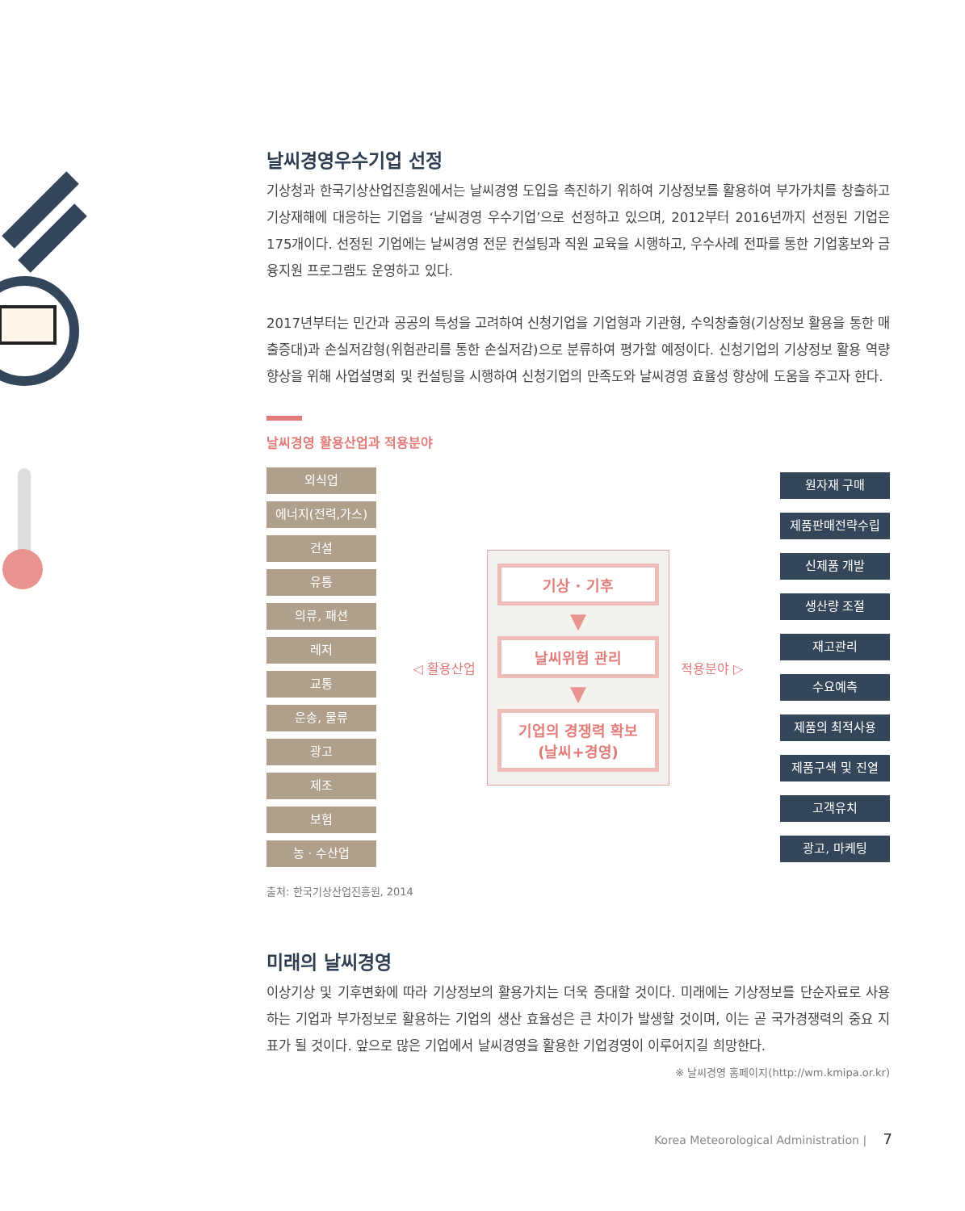날씨경영우수기업 선정
기상청과 한국기상산업진흥원에서는 날씨경영 도입을 촉진하기 위하여 기상정보를 활용하여 부가가치를 창출하고 기상재해에 대응하는 기업을 ‘날씨경영 우수기업’으로 선정하고 있으며, 2012부터 2016년까지 선정된 기업은 175개이다. 선정된 기업에는 날씨경영 전문 컨설팅과 직원 교육을 시행하고, 우수사례 전파를 통한 기업홍보와 금융지원 프로그램도 운영하고 있다.
2017년부터는 민간과 공공의 특성을 고려하여 신청기업을 기업형과 기관형, 수익창출형(기상정보 활용을 통한 매출증대)과 손실저감형(위험관리를 통한 손실저감)으로 분류하여 평가할 예정이다. 신청기업의 기상정보 활용 역량 향상을 위해 사업설명회 및 컨설팅을 시행하여 신청기업의 만족도와 날씨경영 효율성 향상에 도움을 주고자 한다.
날씨경영 활용산업과 적용분야
외식업
에너지(전력,가스)
건설
유통
의류, 패션
레저
교통
운송, 물류
광고
제조
보험
농 · 수산업
◁ 활용산업
기상 · 기후
▼
날씨위험 관리
▼
기업의 경쟁력 확보
(날씨+경영)
적용분야 ▷
원자재 구매
제품판매전략수립
신제품 개발
생산량 조절
재고관리
수요예측
제품의 최적사용
제품구색 및 진열
고객유치
광고, 마케팅
출처: 한국기상산업진흥원, 2014
미래의 날씨경영
이상기상 및 기후변화에 따라 기상정보의 활용가치는 더욱 증대할 것이다. 미래에는 기상정보를 단순자료로 사용하는 기업과 부가정보로 활용하는 기업의 생산 효율성은 큰 차이가 발생할 것이며, 이는 곧 국가경쟁력의 중요 지표가 될 것이다. 앞으로 많은 기업에서 날씨경영을 활용한 기업경영이 이루어지길 희망한다.
※ 날씨경영 홈페이지(http://wm.kmipa.or.kr)
Korea Meteorological Administration | 7